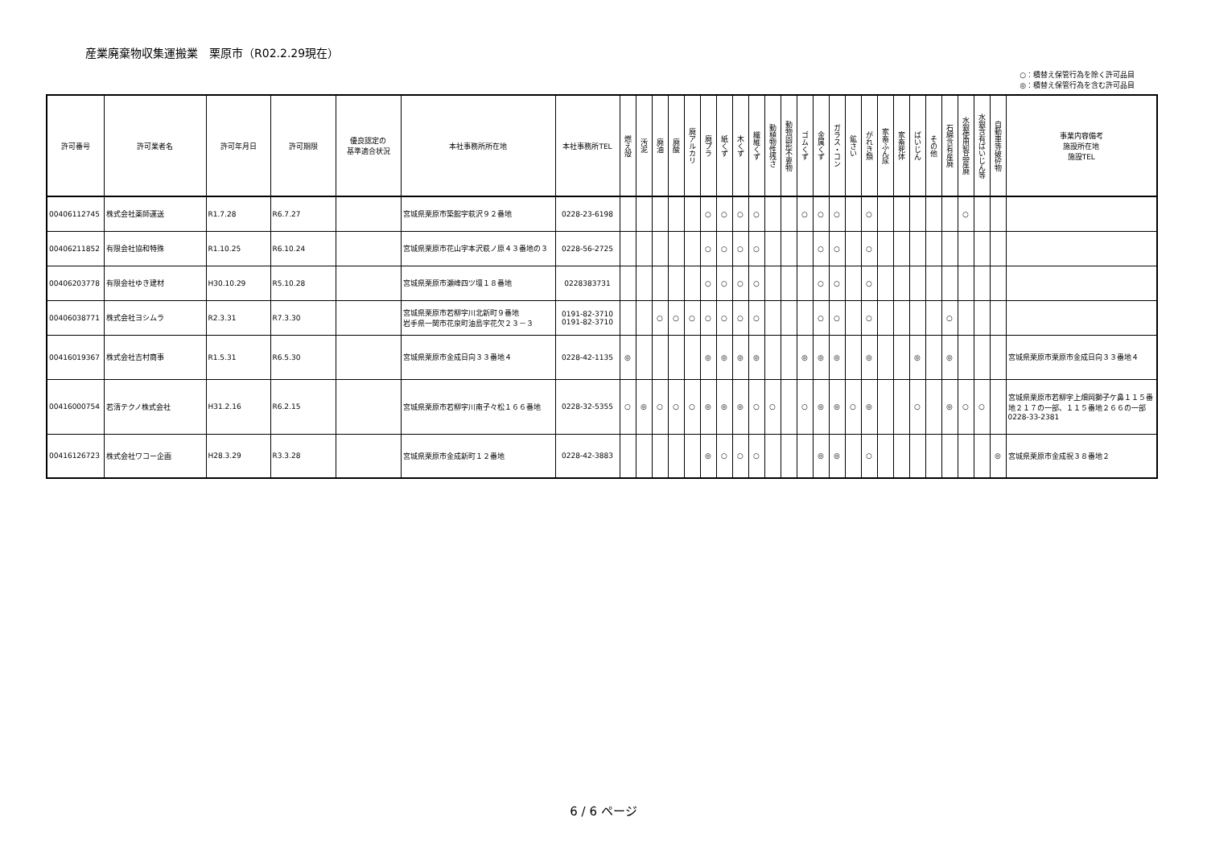産業廃棄物収集運搬業　栗原市（R02.2.29現在）
○：積替え保管行為を除く許可品目
◎：積替え保管行為を含む許可品目
| 許可番号 | 許可業者名 | 許可年月日 | 許可期限 | 優良認定の 基準適合状況 | 本社事務所所在地 | 本社事務所TEL | 燃え殻 | 汚泥 | 廃油 | 廃酸 | 廃アルカリ | 廃プラ | 紙くず | 木くず | 繊維くず | 動植物性残さ | 動物固形不要物 | ゴムくず | 金属くず | ガラス・コン | 鉱さい | がれき類 | 家畜ふん尿 | 家畜死体 | ばいじん | その他 | 石綿含有産廃 | 水銀使用製品産廃 | 水銀含有ばいじん等 | 自動車等破砕物 | 事業内容備考 施設所在地 施設TEL |
| --- | --- | --- | --- | --- | --- | --- | --- | --- | --- | --- | --- | --- | --- | --- | --- | --- | --- | --- | --- | --- | --- | --- | --- | --- | --- | --- | --- | --- | --- | --- | --- |
| 00406112745 | 株式会社薬師運送 | R1.7.28 | R6.7.27 | | 宮城県栗原市築館字萩沢９２番地 | 0228-23-6198 | | | | | | ○ | ○ | ○ | ○ | | | ○ | ○ | ○ | | ○ | | | | | | ○ | | | |
| 00406211852 | 有限会社協和特殊 | R1.10.25 | R6.10.24 | | 宮城県栗原市花山字本沢萩ノ原４３番地の３ | 0228-56-2725 | | | | | | ○ | ○ | ○ | ○ | | | | ○ | ○ | | ○ | | | | | | | | | |
| 00406203778 | 有限会社ゆき建材 | H30.10.29 | R5.10.28 | | 宮城県栗原市瀬峰四ツ壇１８番地 | 0228383731 | | | | | | ○ | ○ | ○ | ○ | | | | ○ | ○ | | ○ | | | | | | | | | |
| 00406038771 | 株式会社ヨシムラ | R2.3.31 | R7.3.30 | | 宮城県栗原市若柳字川北新町９番地 岩手県一関市花泉町油島字花欠２３－３ | 0191-82-3710 0191-82-3710 | | | ○ | ○ | ○ | ○ | ○ | ○ | ○ | | | | ○ | ○ | | ○ | | | | | ○ | | | | |
| 00416019367 | 株式会社吉村商事 | R1.5.31 | R6.5.30 | | 宮城県栗原市金成日向３３番地４ | 0228-42-1135 | ◎ | | | | | ◎ | ◎ | ◎ | ◎ | | | ◎ | ◎ | ◎ | | ◎ | | | ◎ | | ◎ | | | | 宮城県栗原市栗原市金成日向３３番地４ |
| 00416000754 | 若清テクノ株式会社 | H31.2.16 | R6.2.15 | | 宮城県栗原市若柳字川南子々松１６６番地 | 0228-32-5355 | ○ | ◎ | ○ | ○ | ○ | ◎ | ◎ | ◎ | ○ | ○ | | ○ | ◎ | ◎ | ○ | ◎ | | | ○ | | ◎ | ○ | ○ | | 宮城県栗原市若柳字上畑岡獅子ケ鼻１１５番地２１７の一部、１１５番地２６６の一部 0228-33-2381 |
| 00416126723 | 株式会社ワコー企画 | H28.3.29 | R3.3.28 | | 宮城県栗原市金成新町１２番地 | 0228-42-3883 | | | | | | ◎ | ○ | ○ | ○ | | | | ◎ | ◎ | | ○ | | | | | | | | ◎ | 宮城県栗原市金成祝３８番地２ |
6 / 6 ページ